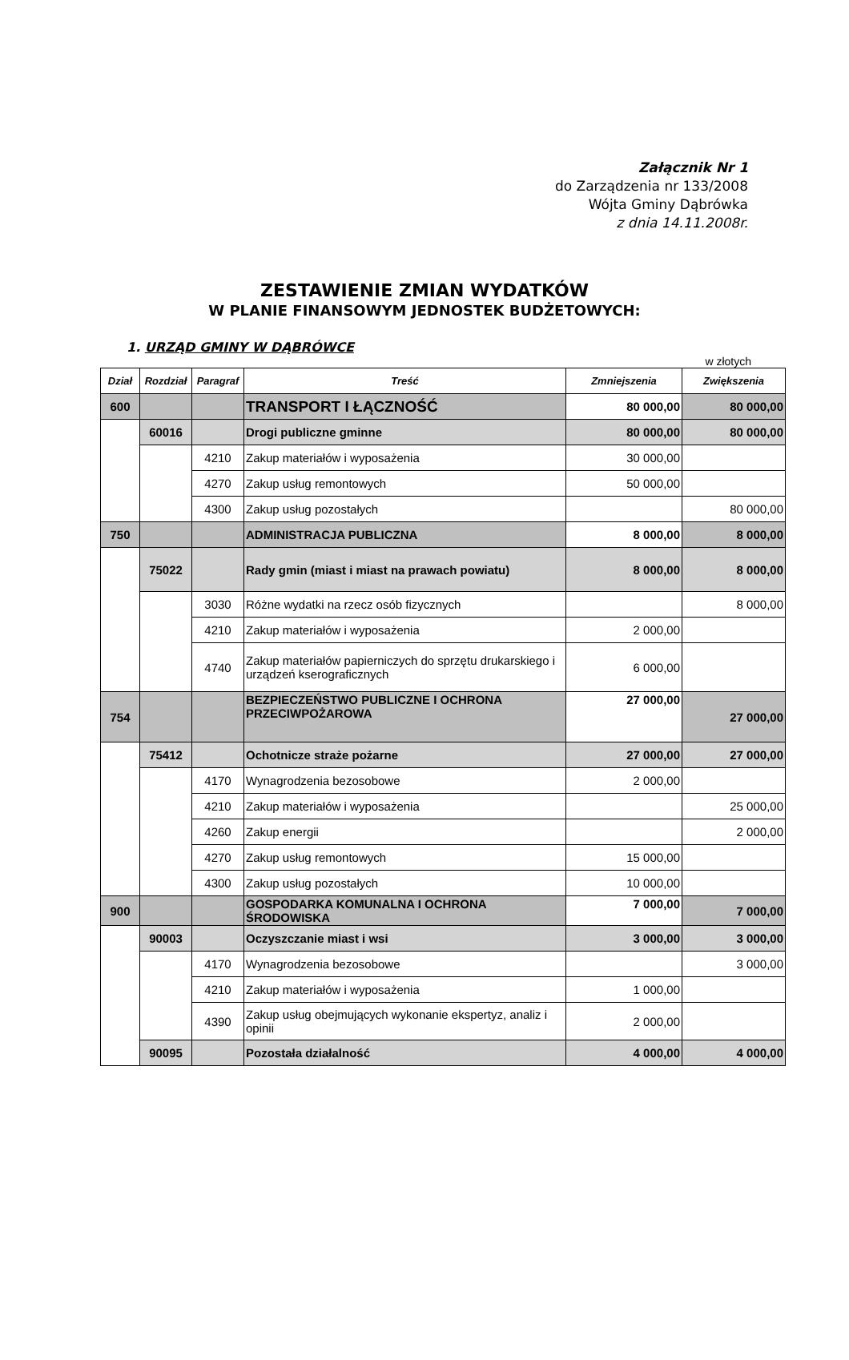Załącznik Nr 1
do Zarządzenia nr 133/2008
Wójta Gminy Dąbrówka
z dnia 14.11.2008r.
ZESTAWIENIE ZMIAN WYDATKÓW
W PLANIE FINANSOWYM JEDNOSTEK BUDŻETOWYCH:
1. URZĄD GMINY W DĄBRÓWCE
w złotych
| Dział | Rozdział | Paragraf | Treść | Zmniejszenia | Zwiększenia |
| --- | --- | --- | --- | --- | --- |
| 600 | | | TRANSPORT I ŁĄCZNOŚĆ | 80 000,00 | 80 000,00 |
| | 60016 | | Drogi publiczne gminne | 80 000,00 | 80 000,00 |
| | | 4210 | Zakup materiałów i wyposażenia | 30 000,00 | |
| | | 4270 | Zakup usług remontowych | 50 000,00 | |
| | | 4300 | Zakup usług pozostałych | | 80 000,00 |
| 750 | | | ADMINISTRACJA PUBLICZNA | 8 000,00 | 8 000,00 |
| | 75022 | | Rady gmin (miast i miast na prawach powiatu) | 8 000,00 | 8 000,00 |
| | | 3030 | Różne wydatki na rzecz osób fizycznych | | 8 000,00 |
| | | 4210 | Zakup materiałów i wyposażenia | 2 000,00 | |
| | | 4740 | Zakup materiałów papierniczych do sprzętu drukarskiego i urządzeń kserograficznych | 6 000,00 | |
| 754 | | | BEZPIECZEŃSTWO PUBLICZNE I OCHRONA PRZECIWPOŻAROWA | 27 000,00 | 27 000,00 |
| | 75412 | | Ochotnicze straże pożarne | 27 000,00 | 27 000,00 |
| | | 4170 | Wynagrodzenia bezosobowe | 2 000,00 | |
| | | 4210 | Zakup materiałów i wyposażenia | | 25 000,00 |
| | | 4260 | Zakup energii | | 2 000,00 |
| | | 4270 | Zakup usług remontowych | 15 000,00 | |
| | | 4300 | Zakup usług pozostałych | 10 000,00 | |
| 900 | | | GOSPODARKA KOMUNALNA I OCHRONA ŚRODOWISKA | 7 000,00 | 7 000,00 |
| | 90003 | | Oczyszczanie miast i wsi | 3 000,00 | 3 000,00 |
| | | 4170 | Wynagrodzenia bezosobowe | | 3 000,00 |
| | | 4210 | Zakup materiałów i wyposażenia | 1 000,00 | |
| | | 4390 | Zakup usług obejmujących wykonanie ekspertyz, analiz i opinii | 2 000,00 | |
| | 90095 | | Pozostała działalność | 4 000,00 | 4 000,00 |